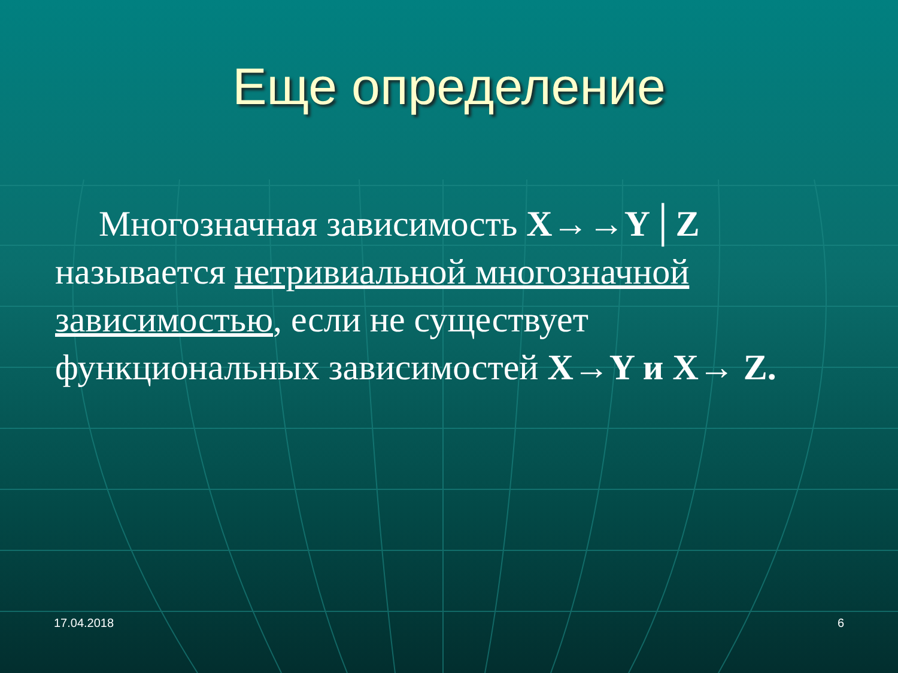Еще определение
Многозначная зависимость X→→Y│Z называется нетривиальной многозначной зависимостью, если не существует функциональных зависимостей X→Y и X→ Z.
17.04.2018 6